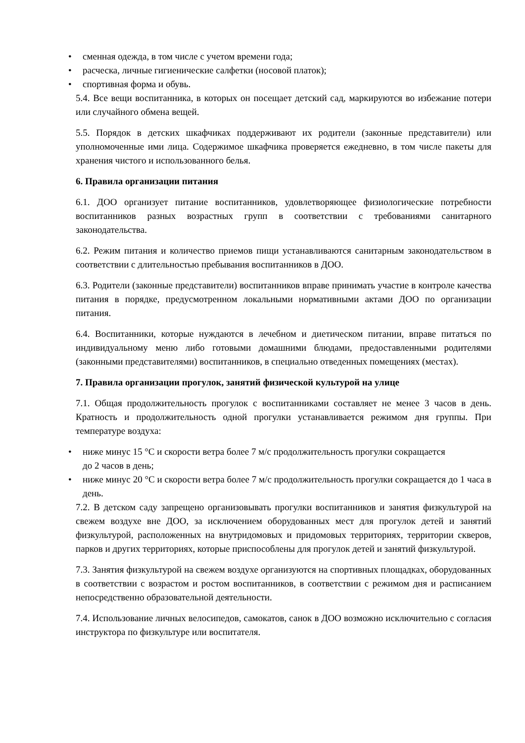• сменная одежда, в том числе с учетом времени года;
• расческа, личные гигиенические салфетки (носовой платок);
• спортивная форма и обувь.
5.4. Все вещи воспитанника, в которых он посещает детский сад, маркируются во избежание потери или случайного обмена вещей.
5.5. Порядок в детских шкафчиках поддерживают их родители (законные представители) или уполномоченные ими лица. Содержимое шкафчика проверяется ежедневно, в том числе пакеты для хранения чистого и использованного белья.
6. Правила организации питания
6.1. ДОО организует питание воспитанников, удовлетворяющее физиологические потребности воспитанников разных возрастных групп в соответствии с требованиями санитарного законодательства.
6.2. Режим питания и количество приемов пищи устанавливаются санитарным законодательством в соответствии с длительностью пребывания воспитанников в ДОО.
6.3. Родители (законные представители) воспитанников вправе принимать участие в контроле качества питания в порядке, предусмотренном локальными нормативными актами ДОО по организации питания.
6.4. Воспитанники, которые нуждаются в лечебном и диетическом питании, вправе питаться по индивидуальному меню либо готовыми домашними блюдами, предоставленными родителями (законными представителями) воспитанников, в специально отведенных помещениях (местах).
7. Правила организации прогулок, занятий физической культурой на улице
7.1. Общая продолжительность прогулок с воспитанниками составляет не менее 3 часов в день. Кратность и продолжительность одной прогулки устанавливается режимом дня группы. При температуре воздуха:
• ниже минус 15 °C и скорости ветра более 7 м/с продолжительность прогулки сокращается
до 2 часов в день;
• ниже минус 20 °C и скорости ветра более 7 м/с продолжительность прогулки сокращается до 1 часа в день.
7.2. В детском саду запрещено организовывать прогулки воспитанников и занятия физкультурой на свежем воздухе вне ДОО, за исключением оборудованных мест для прогулок детей и занятий физкультурой, расположенных на внутридомовых и придомовых территориях, территории скверов, парков и других территориях, которые приспособлены для прогулок детей и занятий физкультурой.
7.3. Занятия физкультурой на свежем воздухе организуются на спортивных площадках, оборудованных в соответствии с возрастом и ростом воспитанников, в соответствии с режимом дня и расписанием непосредственно образовательной деятельности.
7.4. Использование личных велосипедов, самокатов, санок в ДОО возможно исключительно с согласия инструктора по физкультуре или воспитателя.